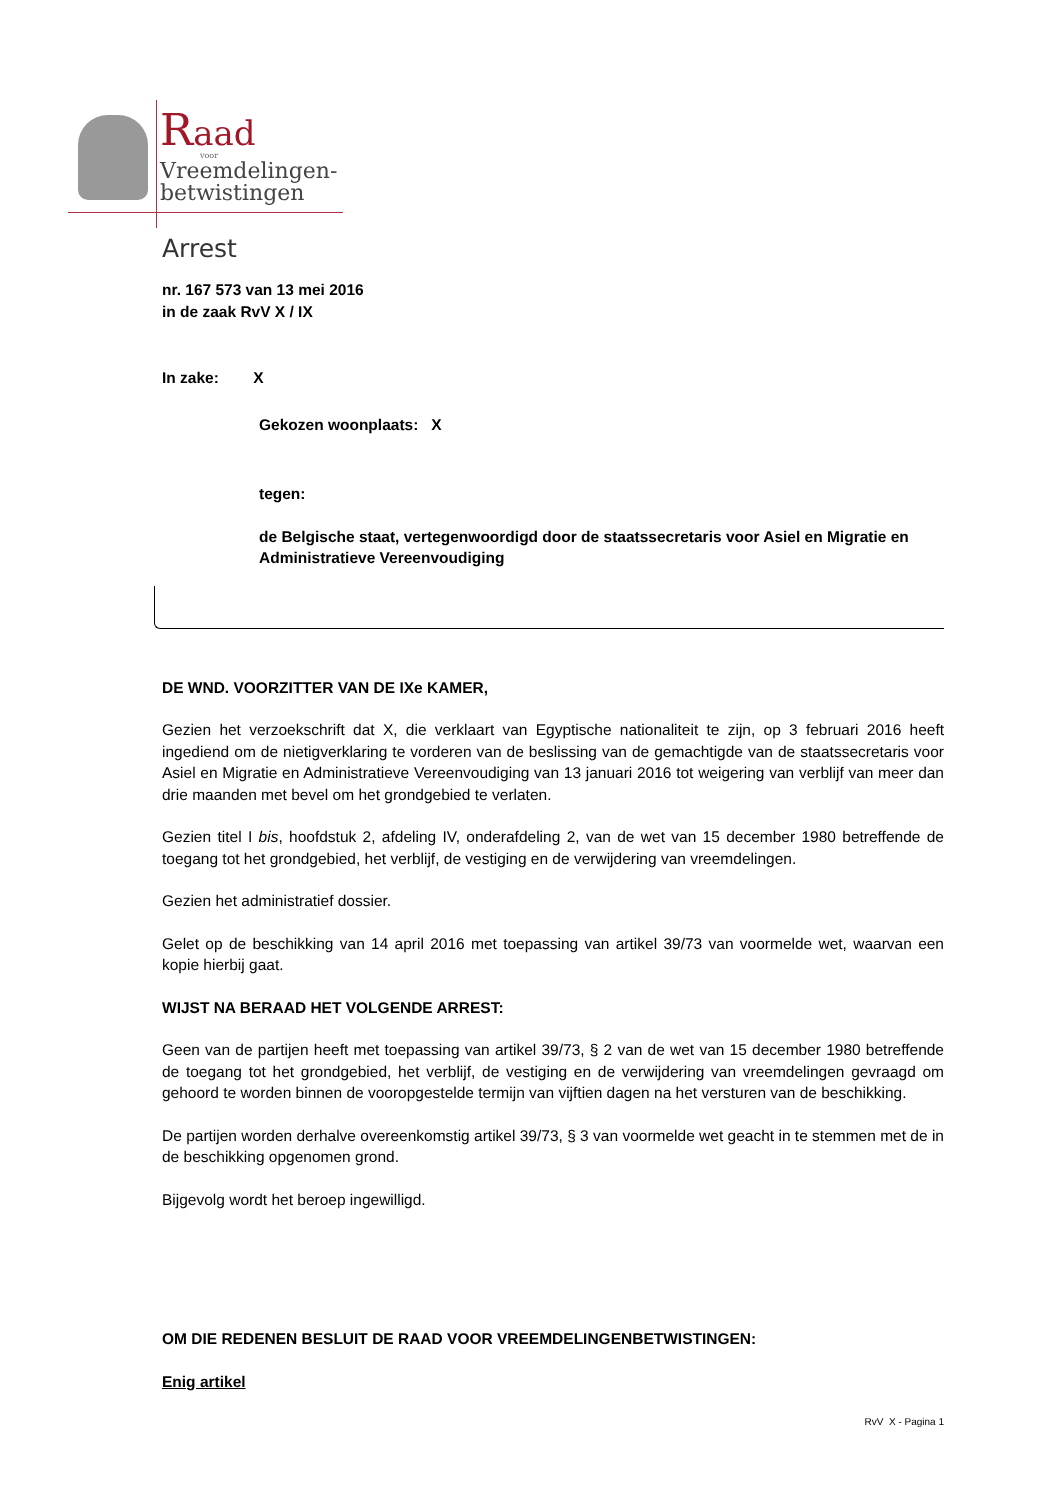Raad
voor
Vreemdelingen-
betwistingen
Arrest
nr. 167 573 van 13 mei 2016
in de zaak RvV X / IX
In zake: X
Gekozen woonplaats: X
tegen:
de Belgische staat, vertegenwoordigd door de staatssecretaris voor Asiel en Migratie en Administratieve Vereenvoudiging
DE WND. VOORZITTER VAN DE IXe KAMER,
Gezien het verzoekschrift dat X, die verklaart van Egyptische nationaliteit te zijn, op 3 februari 2016 heeft ingediend om de nietigverklaring te vorderen van de beslissing van de gemachtigde van de staatssecretaris voor Asiel en Migratie en Administratieve Vereenvoudiging van 13 januari 2016 tot weigering van verblijf van meer dan drie maanden met bevel om het grondgebied te verlaten.
Gezien titel I bis, hoofdstuk 2, afdeling IV, onderafdeling 2, van de wet van 15 december 1980 betreffende de toegang tot het grondgebied, het verblijf, de vestiging en de verwijdering van vreemdelingen.
Gezien het administratief dossier.
Gelet op de beschikking van 14 april 2016 met toepassing van artikel 39/73 van voormelde wet, waarvan een kopie hierbij gaat.
WIJST NA BERAAD HET VOLGENDE ARREST:
Geen van de partijen heeft met toepassing van artikel 39/73, § 2 van de wet van 15 december 1980 betreffende de toegang tot het grondgebied, het verblijf, de vestiging en de verwijdering van vreemdelingen gevraagd om gehoord te worden binnen de vooropgestelde termijn van vijftien dagen na het versturen van de beschikking.
De partijen worden derhalve overeenkomstig artikel 39/73, § 3 van voormelde wet geacht in te stemmen met de in de beschikking opgenomen grond.
Bijgevolg wordt het beroep ingewilligd.
OM DIE REDENEN BESLUIT DE RAAD VOOR VREEMDELINGENBETWISTINGEN:
Enig artikel
RvV X - Pagina 1